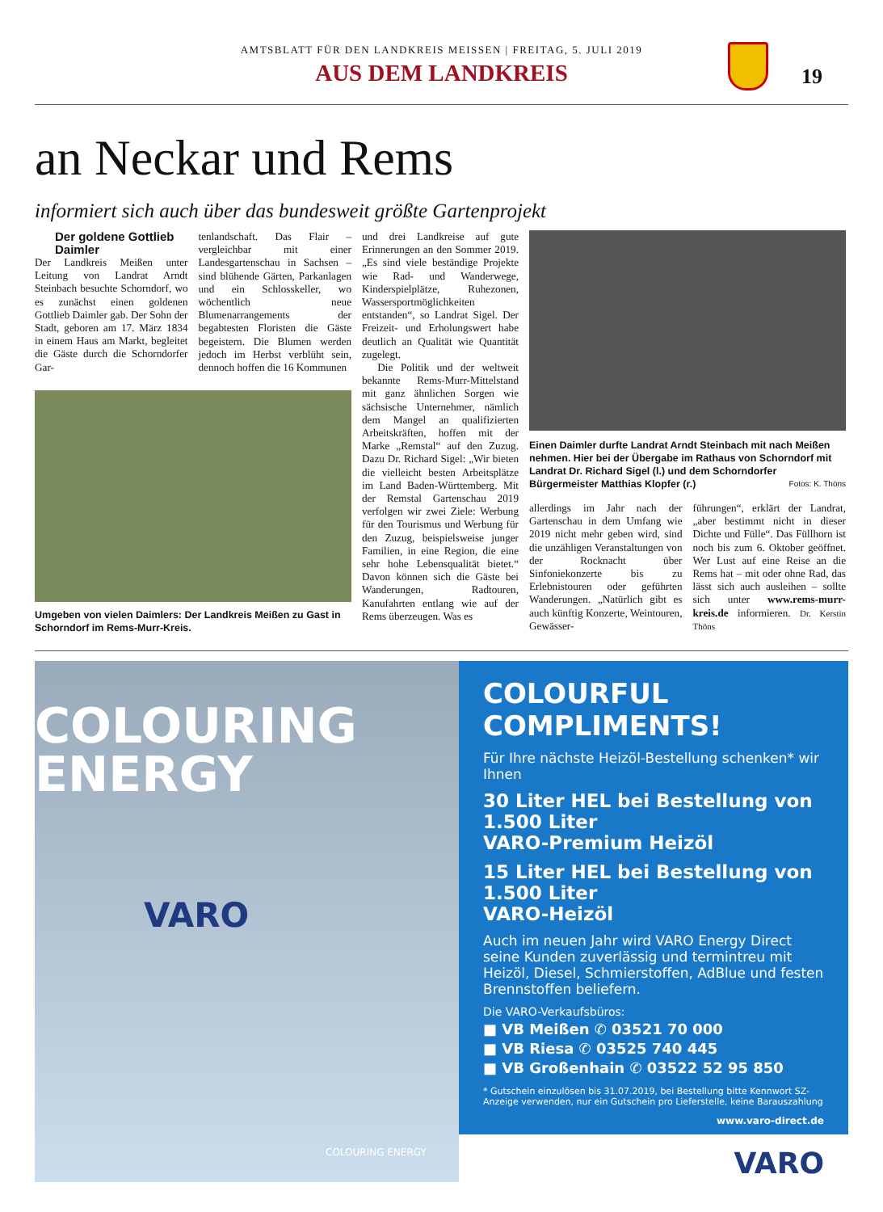AMTSBLATT FÜR DEN LANDKREIS MEISSEN | FREITAG, 5. JULI 2019
AUS DEM LANDKREIS
19
an Neckar und Rems
informiert sich auch über das bundesweit größte Gartenprojekt
Der goldene Gottlieb Daimler
Der Landkreis Meißen unter Leitung von Landrat Arndt Steinbach besuchte Schorndorf, wo es zunächst einen goldenen Gottlieb Daimler gab. Der Sohn der Stadt, geboren am 17. März 1834 in einem Haus am Markt, begleitet die Gäste durch die Schorndorfer Gar-
tenlandschaft. Das Flair – vergleichbar mit einer Landesgartenschau in Sachsen – sind blühende Gärten, Parkanlagen und ein Schlosskeller, wo wöchentlich neue Blumenarrangements der begabtesten Floristen die Gäste begeistern. Die Blumen werden jedoch im Herbst verblüht sein, dennoch hoffen die 16 Kommunen
Umgeben von vielen Daimlers: Der Landkreis Meißen zu Gast in Schorndorf im Rems-Murr-Kreis.
und drei Landkreise auf gute Erinnerungen an den Sommer 2019. „Es sind viele beständige Projekte wie Rad- und Wanderwege, Kinderspielplätze, Ruhezonen, Wassersportmöglichkeiten entstanden“, so Landrat Sigel. Der Freizeit- und Erholungswert habe deutlich an Qualität wie Quantität zugelegt.
Die Politik und der weltweit bekannte Rems-Murr-Mittelstand mit ganz ähnlichen Sorgen wie sächsische Unternehmer, nämlich dem Mangel an qualifizierten Arbeitskräften, hoffen mit der Marke „Remstal“ auf den Zuzug. Dazu Dr. Richard Sigel: „Wir bieten die vielleicht besten Arbeitsplätze im Land Baden-Württemberg. Mit der Remstal Gartenschau 2019 verfolgen wir zwei Ziele: Werbung für den Tourismus und Werbung für den Zuzug, beispielsweise junger Familien, in eine Region, die eine sehr hohe Lebensqualität bietet.“ Davon können sich die Gäste bei Wanderungen, Radtouren, Kanufahrten entlang wie auf der Rems überzeugen. Was es
Einen Daimler durfte Landrat Arndt Steinbach mit nach Meißen nehmen. Hier bei der Übergabe im Rathaus von Schorndorf mit Landrat Dr. Richard Sigel (l.) und dem Schorndorfer Bürgermeister Matthias Klopfer (r.) Fotos: K. Thöns
allerdings im Jahr nach der Gartenschau in dem Umfang wie 2019 nicht mehr geben wird, sind die unzähligen Veranstaltungen von der Rocknacht über Sinfoniekonzerte bis zu Erlebnistouren oder geführten Wanderungen. „Natürlich gibt es auch künftig Konzerte, Weintouren, Gewässer-
führungen“, erklärt der Landrat, „aber bestimmt nicht in dieser Dichte und Fülle“. Das Füllhorn ist noch bis zum 6. Oktober geöffnet. Wer Lust auf eine Reise an die Rems hat – mit oder ohne Rad, das lässt sich auch ausleihen – sollte sich unter www.rems-murr-kreis.de informieren. Dr. Kerstin Thöns
COLOURING
ENERGY
VARO
COLOURING ENERGY
COLOURFUL COMPLIMENTS!
Für Ihre nächste Heizöl-Bestellung schenken* wir Ihnen
30 Liter HEL bei Bestellung von 1.500 Liter
VARO-Premium Heizöl
15 Liter HEL bei Bestellung von 1.500 Liter
VARO-Heizöl
Auch im neuen Jahr wird VARO Energy Direct seine Kunden zuverlässig und termintreu mit Heizöl, Diesel, Schmierstoffen, AdBlue und festen Brennstoffen beliefern.
Die VARO-Verkaufsbüros:
■ VB Meißen ✆ 03521 70 000
■ VB Riesa ✆ 03525 740 445
■ VB Großenhain ✆ 03522 52 95 850
* Gutschein einzulösen bis 31.07.2019, bei Bestellung bitte Kennwort SZ-Anzeige verwenden, nur ein Gutschein pro Lieferstelle, keine Barauszahlung
www.varo-direct.de
VARO